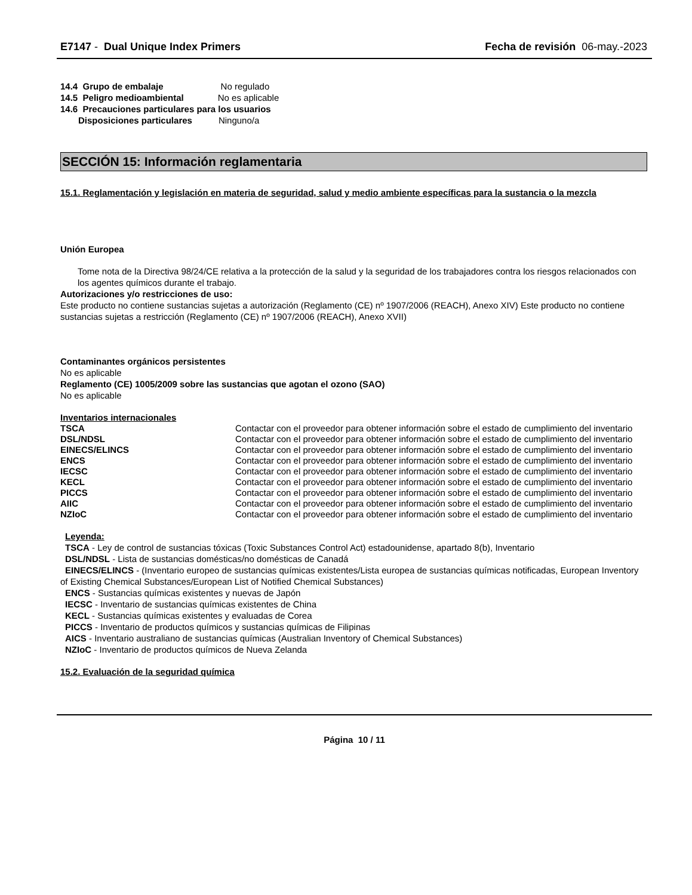E7147 - Dual Unique Index Primers Fecha de revisión 06-may.-2023
14.4 Grupo de embalaje No regulado
14.5 Peligro medioambiental No es aplicable
14.6 Precauciones particulares para los usuarios
Disposiciones particulares Ninguno/a
SECCIÓN 15: Información reglamentaria
15.1. Reglamentación y legislación en materia de seguridad, salud y medio ambiente específicas para la sustancia o la mezcla
Unión Europea
Tome nota de la Directiva 98/24/CE relativa a la protección de la salud y la seguridad de los trabajadores contra los riesgos relacionados con los agentes químicos durante el trabajo.
Autorizaciones y/o restricciones de uso:
Este producto no contiene sustancias sujetas a autorización (Reglamento (CE) nº 1907/2006 (REACH), Anexo XIV) Este producto no contiene sustancias sujetas a restricción (Reglamento (CE) nº 1907/2006 (REACH), Anexo XVII)
Contaminantes orgánicos persistentes
No es aplicable
Reglamento (CE) 1005/2009 sobre las sustancias que agotan el ozono (SAO)
No es aplicable
Inventarios internacionales
| TSCA | Contactar con el proveedor para obtener información sobre el estado de cumplimiento del inventario |
| DSL/NDSL | Contactar con el proveedor para obtener información sobre el estado de cumplimiento del inventario |
| EINECS/ELINCS | Contactar con el proveedor para obtener información sobre el estado de cumplimiento del inventario |
| ENCS | Contactar con el proveedor para obtener información sobre el estado de cumplimiento del inventario |
| IECSC | Contactar con el proveedor para obtener información sobre el estado de cumplimiento del inventario |
| KECL | Contactar con el proveedor para obtener información sobre el estado de cumplimiento del inventario |
| PICCS | Contactar con el proveedor para obtener información sobre el estado de cumplimiento del inventario |
| AIIC | Contactar con el proveedor para obtener información sobre el estado de cumplimiento del inventario |
| NZIoC | Contactar con el proveedor para obtener información sobre el estado de cumplimiento del inventario |
Leyenda:
TSCA - Ley de control de sustancias tóxicas (Toxic Substances Control Act) estadounidense, apartado 8(b), Inventario
DSL/NDSL - Lista de sustancias domésticas/no domésticas de Canadá
EINECS/ELINCS - (Inventario europeo de sustancias químicas existentes/Lista europea de sustancias químicas notificadas, European Inventory of Existing Chemical Substances/European List of Notified Chemical Substances)
ENCS - Sustancias químicas existentes y nuevas de Japón
IECSC - Inventario de sustancias químicas existentes de China
KECL - Sustancias químicas existentes y evaluadas de Corea
PICCS - Inventario de productos químicos y sustancias químicas de Filipinas
AICS - Inventario australiano de sustancias químicas (Australian Inventory of Chemical Substances)
NZIoC - Inventario de productos químicos de Nueva Zelanda
15.2. Evaluación de la seguridad química
Página 10 / 11